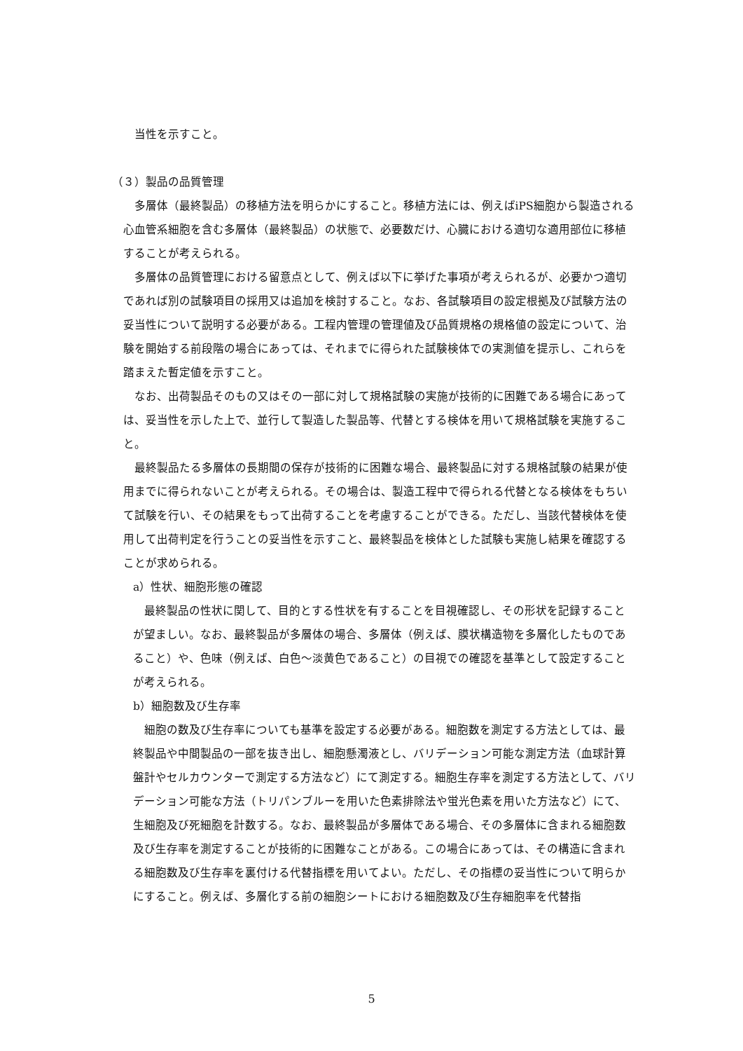当性を示すこと。
（３）製品の品質管理
多層体（最終製品）の移植方法を明らかにすること。移植方法には、例えばiPS細胞から製造される心血管系細胞を含む多層体（最終製品）の状態で、必要数だけ、心臓における適切な適用部位に移植することが考えられる。
多層体の品質管理における留意点として、例えば以下に挙げた事項が考えられるが、必要かつ適切であれば別の試験項目の採用又は追加を検討すること。なお、各試験項目の設定根拠及び試験方法の妥当性について説明する必要がある。工程内管理の管理値及び品質規格の規格値の設定について、治験を開始する前段階の場合にあっては、それまでに得られた試験検体での実測値を提示し、これらを踏まえた暫定値を示すこと。
なお、出荷製品そのもの又はその一部に対して規格試験の実施が技術的に困難である場合にあっては、妥当性を示した上で、並行して製造した製品等、代替とする検体を用いて規格試験を実施すること。
最終製品たる多層体の長期間の保存が技術的に困難な場合、最終製品に対する規格試験の結果が使用までに得られないことが考えられる。その場合は、製造工程中で得られる代替となる検体をもちいて試験を行い、その結果をもって出荷することを考慮することができる。ただし、当該代替検体を使用して出荷判定を行うことの妥当性を示すこと、最終製品を検体とした試験も実施し結果を確認することが求められる。
a）性状、細胞形態の確認
最終製品の性状に関して、目的とする性状を有することを目視確認し、その形状を記録することが望ましい。なお、最終製品が多層体の場合、多層体（例えば、膜状構造物を多層化したものであること）や、色味（例えば、白色～淡黄色であること）の目視での確認を基準として設定することが考えられる。
b）細胞数及び生存率
細胞の数及び生存率についても基準を設定する必要がある。細胞数を測定する方法としては、最終製品や中間製品の一部を抜き出し、細胞懸濁液とし、バリデーション可能な測定方法（血球計算盤計やセルカウンターで測定する方法など）にて測定する。細胞生存率を測定する方法として、バリデーション可能な方法（トリパンブルーを用いた色素排除法や蛍光色素を用いた方法など）にて、生細胞及び死細胞を計数する。なお、最終製品が多層体である場合、その多層体に含まれる細胞数及び生存率を測定することが技術的に困難なことがある。この場合にあっては、その構造に含まれる細胞数及び生存率を裏付ける代替指標を用いてよい。ただし、その指標の妥当性について明らかにすること。例えば、多層化する前の細胞シートにおける細胞数及び生存細胞率を代替指
5